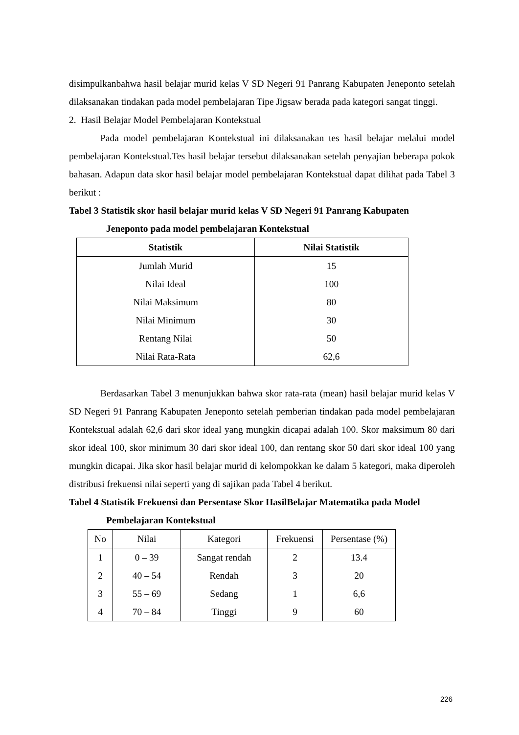disimpulkanbahwa hasil belajar murid kelas V SD Negeri 91 Panrang Kabupaten Jeneponto setelah dilaksanakan tindakan pada model pembelajaran Tipe Jigsaw berada pada kategori sangat tinggi.
2. Hasil Belajar Model Pembelajaran Kontekstual
Pada model pembelajaran Kontekstual ini dilaksanakan tes hasil belajar melalui model pembelajaran Kontekstual.Tes hasil belajar tersebut dilaksanakan setelah penyajian beberapa pokok bahasan. Adapun data skor hasil belajar model pembelajaran Kontekstual dapat dilihat pada Tabel 3 berikut :
Tabel 3 Statistik skor hasil belajar murid kelas V SD Negeri 91 Panrang Kabupaten
Jeneponto pada model pembelajaran Kontekstual
| Statistik | Nilai Statistik |
| --- | --- |
| Jumlah Murid | 15 |
| Nilai Ideal | 100 |
| Nilai Maksimum | 80 |
| Nilai Minimum | 30 |
| Rentang Nilai | 50 |
| Nilai Rata-Rata | 62,6 |
Berdasarkan Tabel 3 menunjukkan bahwa skor rata-rata (mean) hasil belajar murid kelas V SD Negeri 91 Panrang Kabupaten Jeneponto setelah pemberian tindakan pada model pembelajaran Kontekstual adalah 62,6 dari skor ideal yang mungkin dicapai adalah 100. Skor maksimum 80 dari skor ideal 100, skor minimum 30 dari skor ideal 100, dan rentang skor 50 dari skor ideal 100 yang mungkin dicapai. Jika skor hasil belajar murid di kelompokkan ke dalam 5 kategori, maka diperoleh distribusi frekuensi nilai seperti yang di sajikan pada Tabel 4 berikut.
Tabel 4 Statistik Frekuensi dan Persentase Skor HasilBelajar Matematika pada Model
Pembelajaran Kontekstual
| No | Nilai | Kategori | Frekuensi | Persentase (%) |
| --- | --- | --- | --- | --- |
| 1 | 0 – 39 | Sangat rendah | 2 | 13.4 |
| 2 | 40 – 54 | Rendah | 3 | 20 |
| 3 | 55 – 69 | Sedang | 1 | 6,6 |
| 4 | 70 – 84 | Tinggi | 9 | 60 |
226